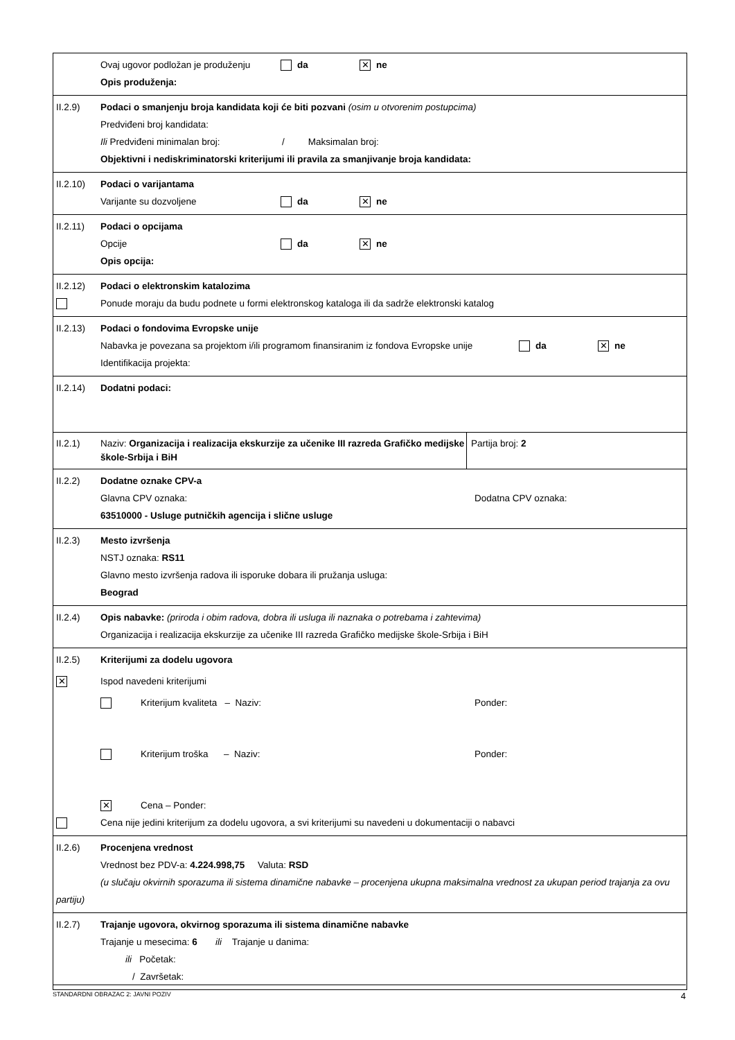Ovaj ugovor podložan je produženju da ✕ ne
Opis produženja:
II.2.9) Podaci o smanjenju broja kandidata koji će biti pozvani (osim u otvorenim postupcima)
Predviđeni broj kandidata:
Ili Predviđeni minimalan broj: / Maksimalan broj:
Objektivni i nediskriminatorski kriterijumi ili pravila za smanjivanje broja kandidata:
II.2.10)
Podaci o varijantama
Varijante su dozvoljene da ✕ ne
II.2.11)
Podaci o opcijama
Opcije da ✕ ne
Opis opcija:
II.2.12)
Podaci o elektronskim katalozima
Ponude moraju da budu podnete u formi elektronskog kataloga ili da sadrže elektronski katalog
II.2.13)
Podaci o fondovima Evropske unije
Nabavka je povezana sa projektom i/ili programom finansiranim iz fondova Evropske unije da ✕ ne
Identifikacija projekta:
II.2.14)
Dodatni podaci:
II.2.1) Naziv: Organizacija i realizacija ekskurzije za učenike III razreda Grafičko medijske škole-Srbija i BiH
Partija broj: 2
II.2.2) Dodatne oznake CPV-a
Glavna CPV oznaka: Dodatna CPV oznaka:
63510000 - Usluge putničkih agencija i slične usluge
II.2.3) Mesto izvršenja
NSTJ oznaka: RS11
Glavno mesto izvršenja radova ili isporuke dobara ili pružanja usluga:
Beograd
II.2.4) Opis nabavke: (priroda i obim radova, dobra ili usluga ili naznaka o potrebama i zahtevima)
Organizacija i realizacija ekskurzije za učenike III razreda Grafičko medijske škole-Srbija i BiH
II.2.5) Kriterijumi za dodelu ugovora
✕
Ispod navedeni kriterijumi
Kriterijum kvaliteta – Naziv: Ponder:
Kriterijum troška – Naziv: Ponder:
✕ Cena – Ponder:
Cena nije jedini kriterijum za dodelu ugovora, a svi kriterijumi su navedeni u dokumentaciji o nabavci
II.2.6) Procenjena vrednost
Vrednost bez PDV-a: 4.224.998,75 Valuta: RSD
(u slučaju okvirnih sporazuma ili sistema dinamične nabavke – procenjena ukupna maksimalna vrednost za ukupan period trajanja za ovu partiju)
II.2.7) Trajanje ugovora, okvirnog sporazuma ili sistema dinamične nabavke
Trajanje u mesecima: 6 ili Trajanje u danima:
ili Početak:
/ Završetak:
STANDARDNI OBRAZAC 2: JAVNI POZIV 4